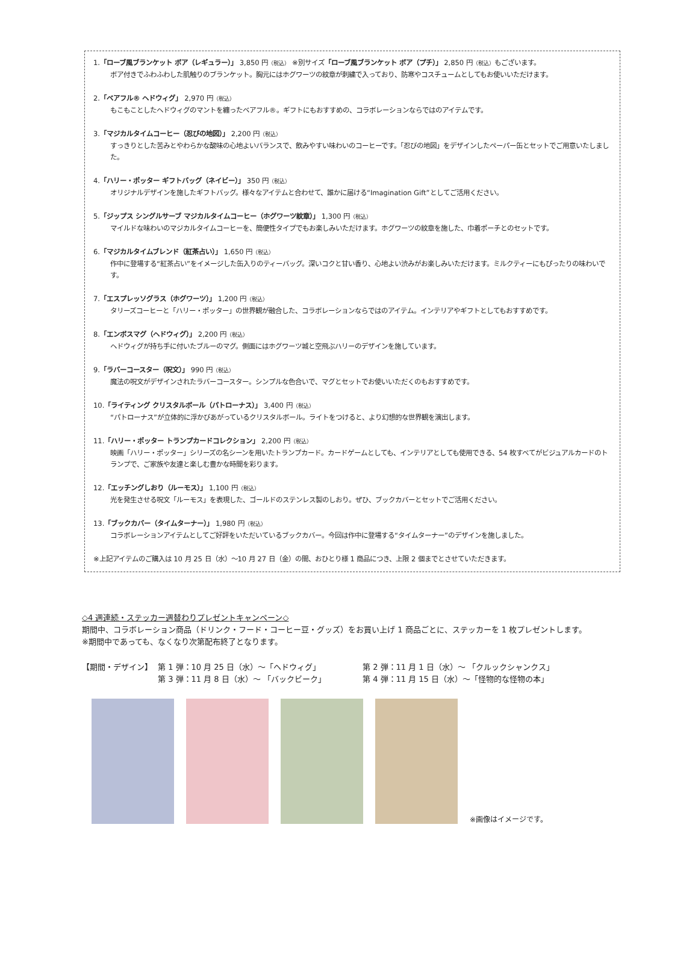1.「ローブ風ブランケット ボア（レギュラー）」 3,850 円（税込） ※別サイズ「ローブ風ブランケット ボア（プチ）」 2,850 円（税込）もございます。
ボア付きでふわふわした肌触りのブランケット。胸元にはホグワーツの紋章が刺繍で入っており、防寒やコスチュームとしてもお使いいただけます。
2.「ベアフル® ヘドウィグ」 2,970 円（税込）
もこもことしたヘドウィグのマントを纏ったベアフル®。ギフトにもおすすめの、コラボレーションならではのアイテムです。
3.「マジカルタイムコーヒー（忍びの地図）」 2,200 円（税込）
すっきりとした苦みとやわらかな酸味の心地よいバランスで、飲みやすい味わいのコーヒーです。「忍びの地図」をデザインしたペーパー缶とセットでご用意いたしました。
4.「ハリー・ポッター ギフトバッグ（ネイビー）」 350 円（税込）
オリジナルデザインを施したギフトバッグ。様々なアイテムと合わせて、誰かに届ける“Imagination Gift”としてご活用ください。
5.「ジップス シングルサーブ マジカルタイムコーヒー（ホグワーツ紋章）」 1,300 円（税込）
マイルドな味わいのマジカルタイムコーヒーを、簡便性タイプでもお楽しみいただけます。ホグワーツの紋章を施した、巾着ポーチとのセットです。
6.「マジカルタイムブレンド（紅茶占い）」 1,650 円（税込）
作中に登場する“紅茶占い”をイメージした缶入りのティーバッグ。深いコクと甘い香り、心地よい渋みがお楽しみいただけます。ミルクティーにもぴったりの味わいです。
7.「エスプレッソグラス（ホグワーツ）」 1,200 円（税込）
タリーズコーヒーと「ハリー・ポッター」の世界観が融合した、コラボレーションならではのアイテム。インテリアやギフトとしてもおすすめです。
8.「エンボスマグ（ヘドウィグ）」 2,200 円（税込）
ヘドウィグが持ち手に付いたブルーのマグ。側面にはホグワーツ城と空飛ぶハリーのデザインを施しています。
9.「ラバーコースター（呪文）」 990 円（税込）
魔法の呪文がデザインされたラバーコースター。シンプルな色合いで、マグとセットでお使いいただくのもおすすめです。
10.「ライティング クリスタルボール（パトローナス）」 3,400 円（税込）
“パトローナス”が立体的に浮かびあがっているクリスタルボール。ライトをつけると、より幻想的な世界観を演出します。
11.「ハリー・ポッター トランプカードコレクション」 2,200 円（税込）
映画「ハリー・ポッター」シリーズの名シーンを用いたトランプカード。カードゲームとしても、インテリアとしても使用できる、54 枚すべてがビジュアルカードのトランプで、ご家族や友達と楽しむ豊かな時間を彩ります。
12.「エッチングしおり（ルーモス）」 1,100 円（税込）
光を発生させる呪文「ルーモス」を表現した、ゴールドのステンレス製のしおり。ぜひ、ブックカバーとセットでご活用ください。
13.「ブックカバー（タイムターナー）」 1,980 円（税込）
コラボレーションアイテムとしてご好評をいただいているブックカバー。今回は作中に登場する“タイムターナー”のデザインを施しました。
※上記アイテムのご購入は 10 月 25 日（水）～10 月 27 日（金）の間、おひとり様 1 商品につき、上限 2 個までとさせていただきます。
◇4 週連続・ステッカー週替わりプレゼントキャンペーン◇
期間中、コラボレーション商品（ドリンク・フード・コーヒー豆・グッズ）をお買い上げ 1 商品ごとに、ステッカーを 1 枚プレゼントします。
※期間中であっても、なくなり次第配布終了となります。
【期間・デザイン】
第 1 弾：10 月 25 日（水）～「ヘドウィグ」
第 2 弾：11 月 1 日（水）～ 「クルックシャンクス」
第 3 弾：11 月 8 日（水）～ 「バックビーク」
第 4 弾：11 月 15 日（水）～「怪物的な怪物の本」
※画像はイメージです。